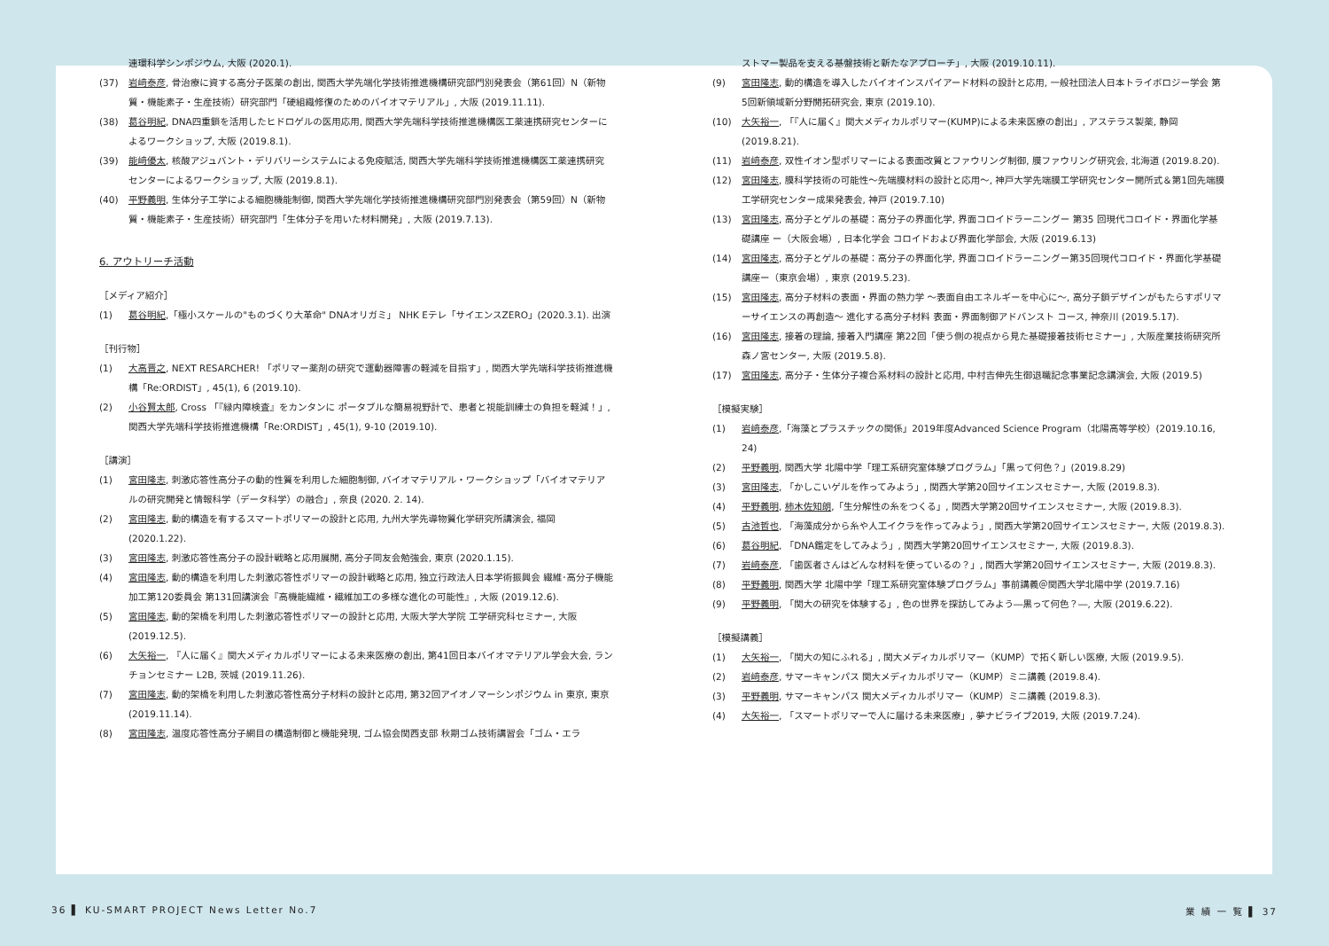連環科学シンポジウム, 大阪 (2020.1).
(37) 岩﨑泰彦, 骨治療に資する高分子医薬の創出, 関西大学先端化学技術推進機構研究部門別発表会（第61回）N（新物質・機能素子・生産技術）研究部門「硬組織修復のためのバイオマテリアル」, 大阪 (2019.11.11).
(38) 葛谷明紀, DNA四重鎖を活用したヒドロゲルの医用応用, 関西大学先端科学技術推進機構医工薬連携研究センターによるワークショップ, 大阪 (2019.8.1).
(39) 能﨑優太, 核酸アジュバント・デリバリーシステムによる免疫賦活, 関西大学先端科学技術推進機構医工薬連携研究センターによるワークショップ, 大阪 (2019.8.1).
(40) 平野義明, 生体分子工学による細胞機能制御, 関西大学先端化学技術推進機構研究部門別発表会（第59回）N（新物質・機能素子・生産技術）研究部門「生体分子を用いた材料開発」, 大阪 (2019.7.13).
6. アウトリーチ活動
［メディア紹介］
(1) 葛谷明紀,「極小スケールの"ものづくり大革命" DNAオリガミ」 NHK Eテレ「サイエンスZERO」(2020.3.1). 出演
［刊行物］
(1) 大高晋之, NEXT RESARCHER! 「ポリマー薬剤の研究で運動器障害の軽減を目指す」, 関西大学先端科学技術推進機構「Re:ORDIST」, 45(1), 6 (2019.10).
(2) 小谷賢太郎, Cross 「『緑内障検査』をカンタンに ポータブルな簡易視野計で、患者と視能訓練士の負担を軽減！」, 関西大学先端科学技術推進機構「Re:ORDIST」, 45(1), 9-10 (2019.10).
［講演］
(1) 宮田隆志, 刺激応答性高分子の動的性質を利用した細胞制御, バイオマテリアル・ワークショップ「バイオマテリアルの研究開発と情報科学（データ科学）の融合」, 奈良 (2020. 2. 14).
(2) 宮田隆志, 動的構造を有するスマートポリマーの設計と応用, 九州大学先導物質化学研究所講演会, 福岡 (2020.1.22).
(3) 宮田隆志, 刺激応答性高分子の設計戦略と応用展開, 高分子同友会勉強会, 東京 (2020.1.15).
(4) 宮田隆志, 動的構造を利用した刺激応答性ポリマーの設計戦略と応用, 独立行政法人日本学術振興会 繊維･高分子機能加工第120委員会 第131回講演会『高機能繊維・繊維加工の多様な進化の可能性』, 大阪 (2019.12.6).
(5) 宮田隆志, 動的架橋を利用した刺激応答性ポリマーの設計と応用, 大阪大学大学院 工学研究科セミナー, 大阪 (2019.12.5).
(6) 大矢裕一, 『人に届く』関大メディカルポリマーによる未来医療の創出, 第41回日本バイオマテリアル学会大会, ランチョンセミナー L2B, 茨城 (2019.11.26).
(7) 宮田隆志, 動的架橋を利用した刺激応答性高分子材料の設計と応用, 第32回アイオノマーシンポジウム in 東京, 東京 (2019.11.14).
(8) 宮田隆志, 温度応答性高分子網目の構造制御と機能発現, ゴム協会関西支部 秋期ゴム技術講習会「ゴム・エラ
ストマー製品を支える基盤技術と新たなアプローチ」, 大阪 (2019.10.11).
(9) 宮田隆志, 動的構造を導入したバイオインスパイアード材料の設計と応用, 一般社団法人日本トライボロジー学会 第5回新領域新分野開拓研究会, 東京 (2019.10).
(10) 大矢裕一, 「『人に届く』関大メディカルポリマー(KUMP)による未来医療の創出」, アステラス製薬, 静岡 (2019.8.21).
(11) 岩﨑泰彦, 双性イオン型ポリマーによる表面改質とファウリング制御, 膜ファウリング研究会, 北海道 (2019.8.20).
(12) 宮田隆志, 膜科学技術の可能性〜先端膜材料の設計と応用〜, 神戸大学先端膜工学研究センター開所式＆第1回先端膜工学研究センター成果発表会, 神戸 (2019.7.10)
(13) 宮田隆志, 高分子とゲルの基礎：高分子の界面化学, 界面コロイドラーニングー 第35 回現代コロイド・界面化学基礎講座 ー（大阪会場）, 日本化学会 コロイドおよび界面化学部会, 大阪 (2019.6.13)
(14) 宮田隆志, 高分子とゲルの基礎：高分子の界面化学, 界面コロイドラーニングー第35回現代コロイド・界面化学基礎講座ー（東京会場）, 東京 (2019.5.23).
(15) 宮田隆志, 高分子材料の表面・界面の熱力学 〜表面自由エネルギーを中心に〜, 高分子鎖デザインがもたらすポリマーサイエンスの再創造〜 進化する高分子材料 表面・界面制御アドバンスト コース, 神奈川 (2019.5.17).
(16) 宮田隆志, 接着の理論, 接着入門講座 第22回「使う側の視点から見た基礎接着技術セミナー」, 大阪産業技術研究所 森ノ宮センター, 大阪 (2019.5.8).
(17) 宮田隆志, 高分子・生体分子複合系材料の設計と応用, 中村吉伸先生御退職記念事業記念講演会, 大阪 (2019.5)
［模擬実験］
(1) 岩﨑泰彦,「海藻とプラスチックの関係」2019年度Advanced Science Program（北陽高等学校）(2019.10.16, 24)
(2) 平野義明, 関西大学 北陽中学「理工系研究室体験プログラム」「黒って何色？」(2019.8.29)
(3) 宮田隆志, 「かしこいゲルを作ってみよう」, 関西大学第20回サイエンスセミナー, 大阪 (2019.8.3).
(4) 平野義明, 柿木佐知朗,「生分解性の糸をつくる」, 関西大学第20回サイエンスセミナー, 大阪 (2019.8.3).
(5) 古池哲也, 「海藻成分から糸や人工イクラを作ってみよう」, 関西大学第20回サイエンスセミナー, 大阪 (2019.8.3).
(6) 葛谷明紀, 「DNA鑑定をしてみよう」, 関西大学第20回サイエンスセミナー, 大阪 (2019.8.3).
(7) 岩﨑泰彦, 「歯医者さんはどんな材料を使っているの？」, 関西大学第20回サイエンスセミナー, 大阪 (2019.8.3).
(8) 平野義明, 関西大学 北陽中学「理工系研究室体験プログラム」事前講義＠関西大学北陽中学 (2019.7.16)
(9) 平野義明, 「関大の研究を体験する」, 色の世界を探訪してみよう―黒って何色？―, 大阪 (2019.6.22).
［模擬講義］
(1) 大矢裕一, 「関大の知にふれる」, 関大メディカルポリマー（KUMP）で拓く新しい医療, 大阪 (2019.9.5).
(2) 岩﨑泰彦, サマーキャンパス 関大メディカルポリマー（KUMP）ミニ講義 (2019.8.4).
(3) 平野義明, サマーキャンパス 関大メディカルポリマー（KUMP）ミニ講義 (2019.8.3).
(4) 大矢裕一, 「スマートポリマーで人に届ける未来医療」, 夢ナビライブ2019, 大阪 (2019.7.24).
36 ▌ KU-SMART PROJECT News Letter No.7 業 績 一 覧 ▌ 37